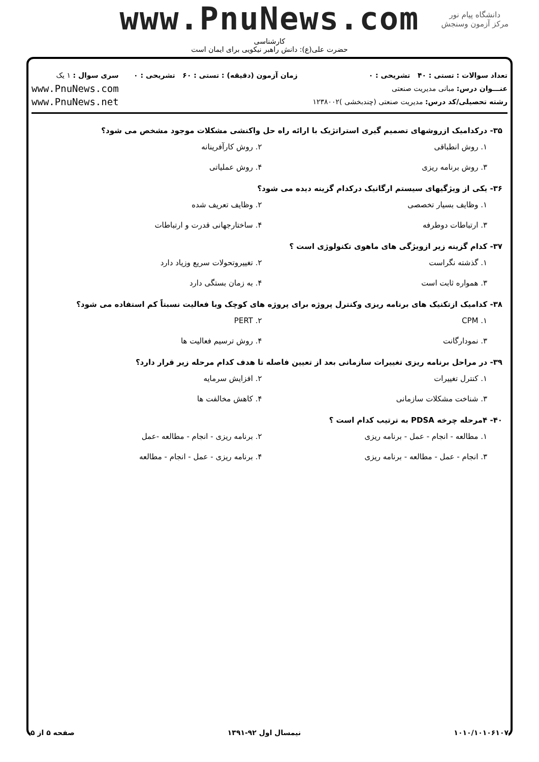www.PnuNews.com
کارشناسی
حضرت علی(ع): دانش راهبر نیکویی برای ایمان است
دانشگاه پیام نور
مرکز آزمون وسنجش
تعداد سوالات : تستی : ۴۰ تشریحی : ۰
عنـــوان درس: مبانی مدیریت صنعتی
رشته تحصیلی/کد درس: مدیریت صنعتی (چندبخشی )۱۲۳۸۰۰۲
زمان آزمون (دقیقه) : تستی : ۶۰ تشریحی : ۰
سری سوال : ۱ یک
www.PnuNews.com
www.PnuNews.net
۳۵- درکدامیک ازروشهای تصمیم گیری استراتژیک با ارائه راه حل واکنشی مشکلات موجود مشخص می شود؟
۱. روش انطباقی
۲. روش کارآفرینانه
۳. روش برنامه ریزی
۴. روش عملیاتی
۳۶- یکی از ویژگیهای سیستم ارگانیک درکدام گزینه دیده می شود؟
۱. وظایف بسیار تخصصی
۲. وظایف تعریف شده
۳. ارتباطات دوطرفه
۴. ساختارجهانی قدرت و ارتباطات
۳۷- کدام گزینه زیر ازویژگی های ماهوی تکنولوژی است ؟
۱. گذشته نگراست
۲. تغییروتحولات سریع وزیاد دارد
۳. همواره ثابت است
۴. به زمان بستگی دارد
۳۸- کدامیک ازتکنیک های برنامه ریزی وکنترل پروژه برای پروژه های کوچک وبا فعالیت نسبتاً کم استفاده می شود؟
۱. CPM
۲. PERT
۳. نمودارگانت
۴. روش ترسیم فعالیت ها
۳۹- در مراحل برنامه ریزی تغییرات سازمانی بعد از تعیین فاصله تا هدف کدام مرحله زیر قرار دارد؟
۱. کنترل تغییرات
۲. افزایش سرمایه
۳. شناخت مشکلات سازمانی
۴. کاهش مخالفت ها
۴۰- ۴مرحله چرخه PDSA به ترتیب کدام است ؟
۱. مطالعه - انجام - عمل - برنامه ریزی
۲. برنامه ریزی - انجام - مطالعه -عمل
۳. انجام - عمل - مطالعه - برنامه ریزی
۴. برنامه ریزی - عمل - انجام - مطالعه
۱۰۱۰/۱۰۱۰۶۱۰۷ نیمسال اول ۹۲-۱۳۹۱ صفحه ۵ از ۵